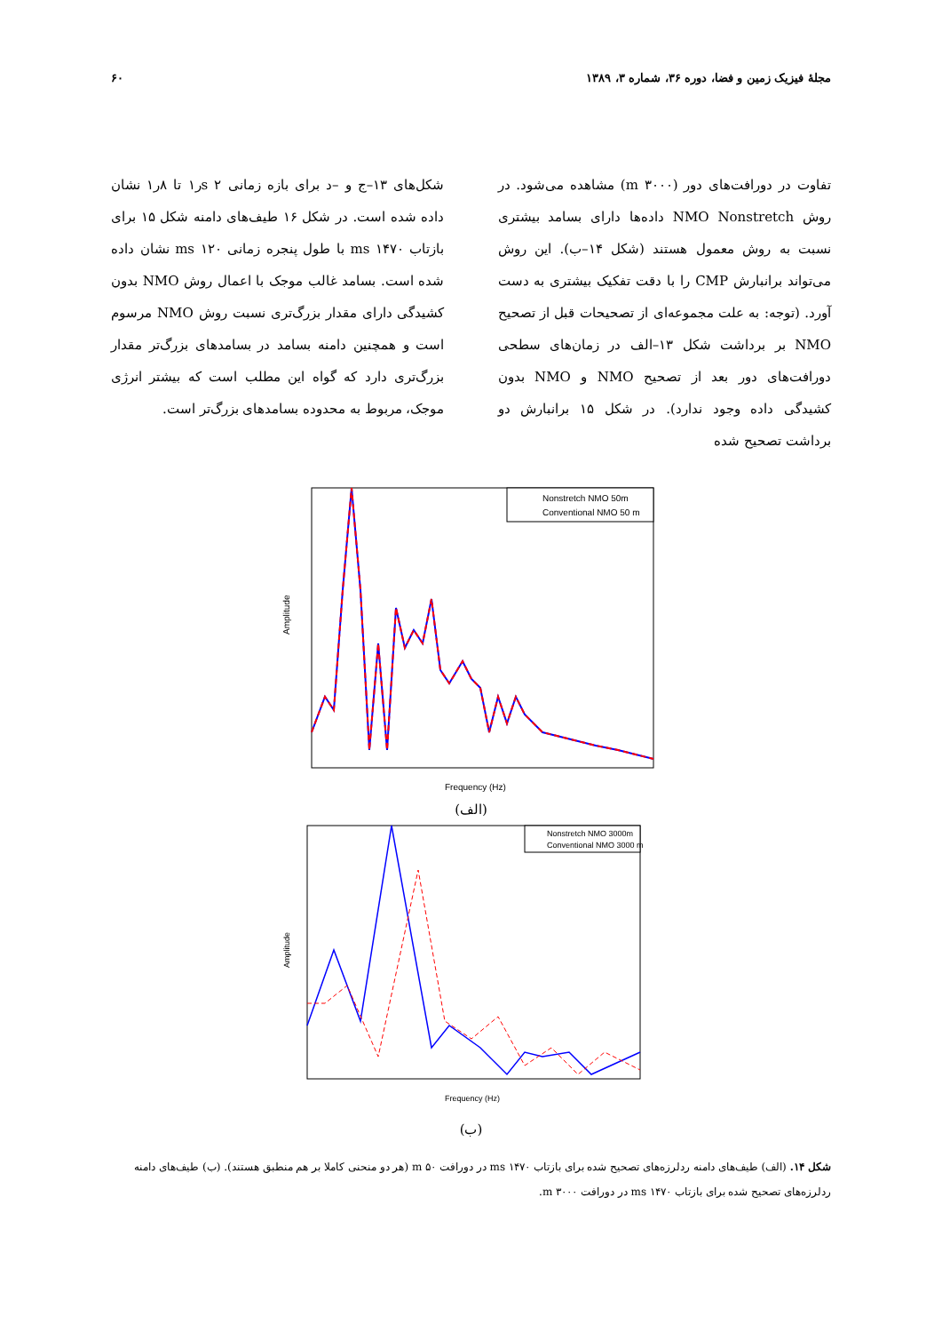مجلهٔ فیزیک زمین و فضا، دوره ۳۶، شماره ۳، ۱۳۸۹ ۶۰
تفاوت در دورافت‌های دور (m ۳۰۰۰) مشاهده می‌شود. در روش NMO Nonstretch داده‌ها دارای بسامد بیشتری نسبت به روش معمول هستند (شکل ۱۴–ب). این روش می‌تواند برانبارش CMP را با دقت تفکیک بیشتری به دست آورد. (توجه: به علت مجموعه‌ای از تصحیحات قبل از تصحیح NMO بر برداشت شکل ۱۳–الف در زمان‌های سطحی دورافت‌های دور بعد از تصحیح NMO و NMO بدون کشیدگی داده وجود ندارد). در شکل ۱۵ برانبارش دو برداشت تصحیح شده
شکل‌های ۱۳–ج و –د برای بازه زمانی s ۲ر۱ تا ۸ر۱ نشان داده شده است. در شکل ۱۶ طیف‌های دامنه شکل ۱۵ برای بازتاب ms ۱۴۷۰ با طول پنجره زمانی ms ۱۲۰ نشان داده شده است. بسامد غالب موجک با اعمال روش NMO بدون کشیدگی دارای مقدار بزرگ‌تری نسبت روش NMO مرسوم است و همچنین دامنه بسامد در بسامدهای بزرگ‌تر مقدار بزرگ‌تری دارد که گواه این مطلب است که بیشتر انرژی موجک، مربوط به محدوده بسامدهای بزرگ‌تر است.
Nonstretch NMO 50m
Conventional NMO 50 m
Frequency (Hz)
Amplitude
(الف)
Nonstretch NMO 3000m
Conventional NMO 3000 m
Frequency (Hz)
Amplitude
(ب)
شکل ۱۴. (الف) طیف‌های دامنه ردلرزه‌های تصحیح شده برای بازتاب ms ۱۴۷۰ در دورافت m ۵۰ (هر دو منحنی کاملا بر هم منطبق هستند). (ب) طیف‌های دامنه ردلرزه‌های تصحیح شده برای بازتاب ms ۱۴۷۰ در دورافت m ۳۰۰۰.